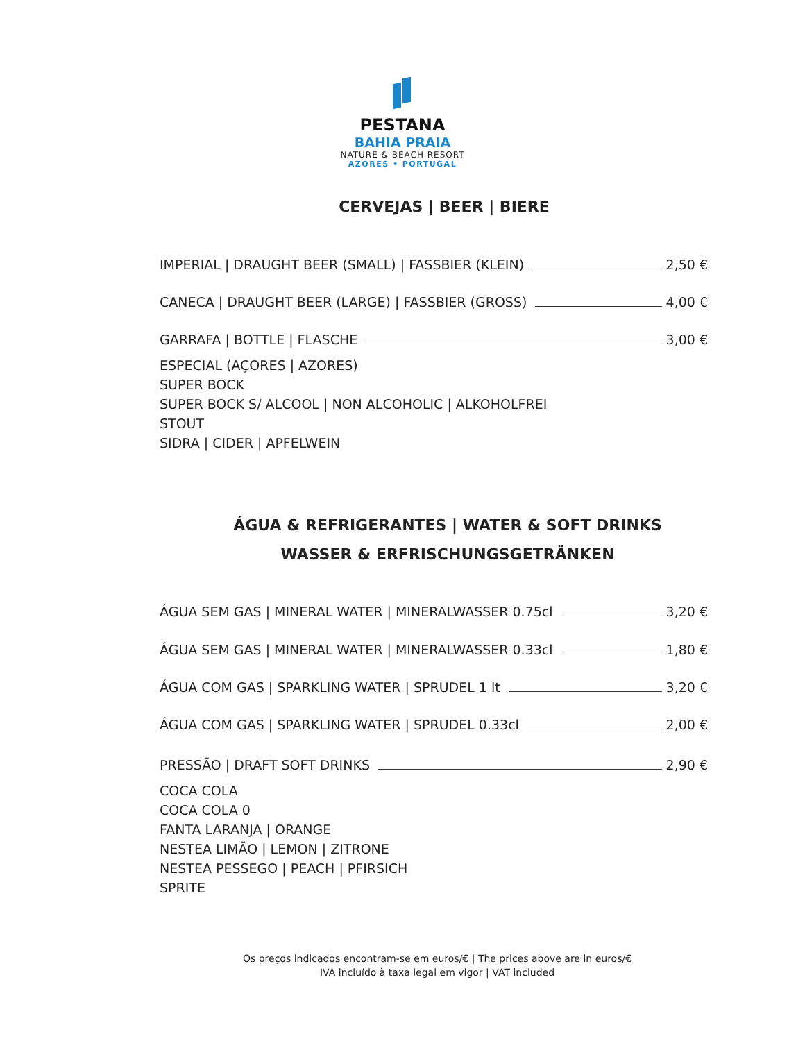PESTANA
BAHIA PRAIA
NATURE & BEACH RESORT
AZORES • PORTUGAL
CERVEJAS | BEER | BIERE
IMPERIAL | DRAUGHT BEER (SMALL) | FASSBIER (KLEIN) 2,50 €
CANECA | DRAUGHT BEER (LARGE) | FASSBIER (GROSS) 4,00 €
GARRAFA | BOTTLE | FLASCHE 3,00 €
ESPECIAL (AÇORES | AZORES)
SUPER BOCK
SUPER BOCK S/ ALCOOL | NON ALCOHOLIC | ALKOHOLFREI
STOUT
SIDRA | CIDER | APFELWEIN
ÁGUA & REFRIGERANTES | WATER & SOFT DRINKS
WASSER & ERFRISCHUNGSGETRÄNKEN
ÁGUA SEM GAS | MINERAL WATER | MINERALWASSER 0.75cl 3,20 €
ÁGUA SEM GAS | MINERAL WATER | MINERALWASSER 0.33cl 1,80 €
ÁGUA COM GAS | SPARKLING WATER | SPRUDEL 1 lt 3,20 €
ÁGUA COM GAS | SPARKLING WATER | SPRUDEL 0.33cl 2,00 €
PRESSÃO | DRAFT SOFT DRINKS 2,90 €
COCA COLA
COCA COLA 0
FANTA LARANJA | ORANGE
NESTEA LIMÃO | LEMON | ZITRONE
NESTEA PESSEGO | PEACH | PFIRSICH
SPRITE
Os preços indicados encontram-se em euros/€ | The prices above are in euros/€
IVA incluído à taxa legal em vigor | VAT included